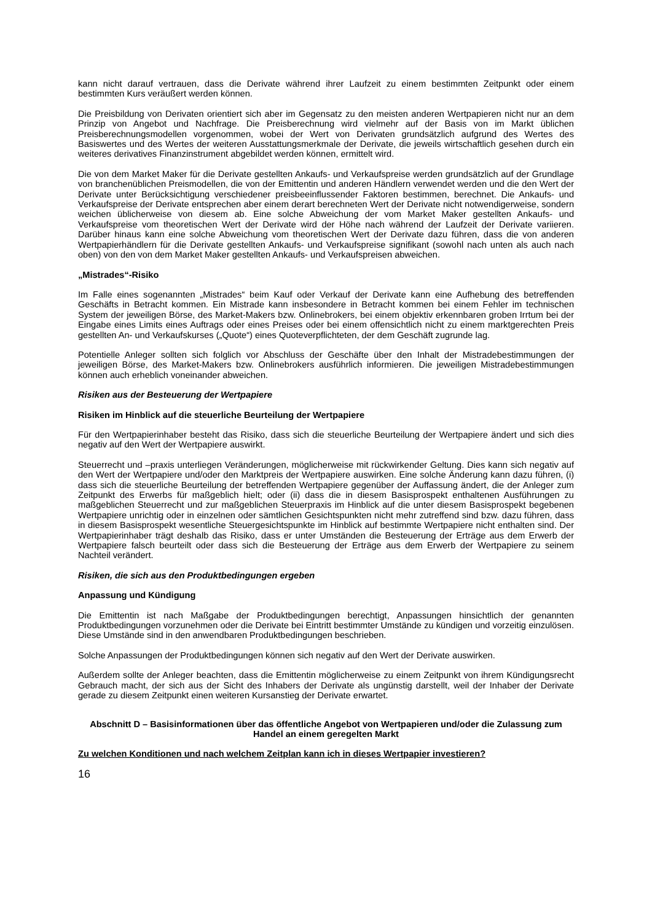kann nicht darauf vertrauen, dass die Derivate während ihrer Laufzeit zu einem bestimmten Zeitpunkt oder einem bestimmten Kurs veräußert werden können.
Die Preisbildung von Derivaten orientiert sich aber im Gegensatz zu den meisten anderen Wertpapieren nicht nur an dem Prinzip von Angebot und Nachfrage. Die Preisberechnung wird vielmehr auf der Basis von im Markt üblichen Preisberechnungsmodellen vorgenommen, wobei der Wert von Derivaten grundsätzlich aufgrund des Wertes des Basiswertes und des Wertes der weiteren Ausstattungsmerkmale der Derivate, die jeweils wirtschaftlich gesehen durch ein weiteres derivatives Finanzinstrument abgebildet werden können, ermittelt wird.
Die von dem Market Maker für die Derivate gestellten Ankaufs- und Verkaufspreise werden grundsätzlich auf der Grundlage von branchenüblichen Preismodellen, die von der Emittentin und anderen Händlern verwendet werden und die den Wert der Derivate unter Berücksichtigung verschiedener preisbeeinflussender Faktoren bestimmen, berechnet. Die Ankaufs- und Verkaufspreise der Derivate entsprechen aber einem derart berechneten Wert der Derivate nicht notwendigerweise, sondern weichen üblicherweise von diesem ab. Eine solche Abweichung der vom Market Maker gestellten Ankaufs- und Verkaufspreise vom theoretischen Wert der Derivate wird der Höhe nach während der Laufzeit der Derivate variieren. Darüber hinaus kann eine solche Abweichung vom theoretischen Wert der Derivate dazu führen, dass die von anderen Wertpapierhändlern für die Derivate gestellten Ankaufs- und Verkaufspreise signifikant (sowohl nach unten als auch nach oben) von den von dem Market Maker gestellten Ankaufs- und Verkaufspreisen abweichen.
„Mistrades“-Risiko
Im Falle eines sogenannten „Mistrades“ beim Kauf oder Verkauf der Derivate kann eine Aufhebung des betreffenden Geschäfts in Betracht kommen. Ein Mistrade kann insbesondere in Betracht kommen bei einem Fehler im technischen System der jeweiligen Börse, des Market-Makers bzw. Onlinebrokers, bei einem objektiv erkennbaren groben Irrtum bei der Eingabe eines Limits eines Auftrags oder eines Preises oder bei einem offensichtlich nicht zu einem marktgerechten Preis gestellten An- und Verkaufskurses („Quote“) eines Quoteverpflichteten, der dem Geschäft zugrunde lag.
Potentielle Anleger sollten sich folglich vor Abschluss der Geschäfte über den Inhalt der Mistradebestimmungen der jeweiligen Börse, des Market-Makers bzw. Onlinebrokers ausführlich informieren. Die jeweiligen Mistradebestimmungen können auch erheblich voneinander abweichen.
Risiken aus der Besteuerung der Wertpapiere
Risiken im Hinblick auf die steuerliche Beurteilung der Wertpapiere
Für den Wertpapierinhaber besteht das Risiko, dass sich die steuerliche Beurteilung der Wertpapiere ändert und sich dies negativ auf den Wert der Wertpapiere auswirkt.
Steuerrecht und –praxis unterliegen Veränderungen, möglicherweise mit rückwirkender Geltung. Dies kann sich negativ auf den Wert der Wertpapiere und/oder den Marktpreis der Wertpapiere auswirken. Eine solche Änderung kann dazu führen, (i) dass sich die steuerliche Beurteilung der betreffenden Wertpapiere gegenüber der Auffassung ändert, die der Anleger zum Zeitpunkt des Erwerbs für maßgeblich hielt; oder (ii) dass die in diesem Basisprospekt enthaltenen Ausführungen zu maßgeblichen Steuerrecht und zur maßgeblichen Steuerpraxis im Hinblick auf die unter diesem Basisprospekt begebenen Wertpapiere unrichtig oder in einzelnen oder sämtlichen Gesichtspunkten nicht mehr zutreffend sind bzw. dazu führen, dass in diesem Basisprospekt wesentliche Steuergesichtspunkte im Hinblick auf bestimmte Wertpapiere nicht enthalten sind. Der Wertpapierinhaber trägt deshalb das Risiko, dass er unter Umständen die Besteuerung der Erträge aus dem Erwerb der Wertpapiere falsch beurteilt oder dass sich die Besteuerung der Erträge aus dem Erwerb der Wertpapiere zu seinem Nachteil verändert.
Risiken, die sich aus den Produktbedingungen ergeben
Anpassung und Kündigung
Die Emittentin ist nach Maßgabe der Produktbedingungen berechtigt, Anpassungen hinsichtlich der genannten Produktbedingungen vorzunehmen oder die Derivate bei Eintritt bestimmter Umstände zu kündigen und vorzeitig einzulösen. Diese Umstände sind in den anwendbaren Produktbedingungen beschrieben.
Solche Anpassungen der Produktbedingungen können sich negativ auf den Wert der Derivate auswirken.
Außerdem sollte der Anleger beachten, dass die Emittentin möglicherweise zu einem Zeitpunkt von ihrem Kündigungsrecht Gebrauch macht, der sich aus der Sicht des Inhabers der Derivate als ungünstig darstellt, weil der Inhaber der Derivate gerade zu diesem Zeitpunkt einen weiteren Kursanstieg der Derivate erwartet.
Abschnitt D – Basisinformationen über das öffentliche Angebot von Wertpapieren und/oder die Zulassung zum Handel an einem geregelten Markt
Zu welchen Konditionen und nach welchem Zeitplan kann ich in dieses Wertpapier investieren?
16